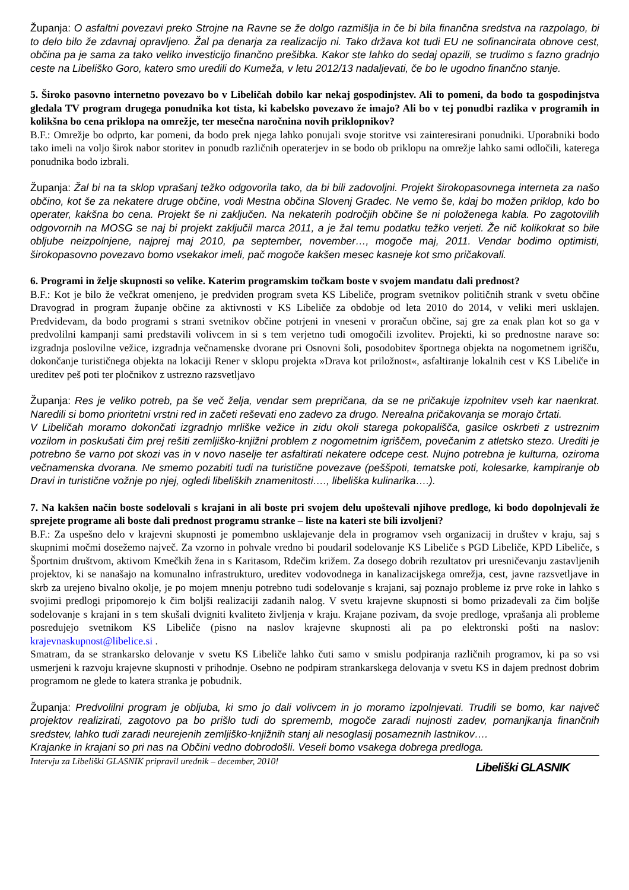Županja: O asfaltni povezavi preko Strojne na Ravne se že dolgo razmišlja in če bi bila finančna sredstva na razpolago, bi to delo bilo že zdavnaj opravljeno. Žal pa denarja za realizacijo ni. Tako država kot tudi EU ne sofinancirata obnove cest, občina pa je sama za tako veliko investicijo finančno prešibka. Kakor ste lahko do sedaj opazili, se trudimo s fazno gradnjo ceste na Libeliško Goro, katero smo uredili do Kumeža, v letu 2012/13 nadaljevati, če bo le ugodno finančno stanje.
5. Široko pasovno internetno povezavo bo v Libeličah dobilo kar nekaj gospodinjstev. Ali to pomeni, da bodo ta gospodinjstva gledala TV program drugega ponudnika kot tista, ki kabelsko povezavo že imajo? Ali bo v tej ponudbi razlika v programih in kolikšna bo cena priklopa na omrežje, ter mesečna naročnina novih priklopnikov?
B.F.: Omrežje bo odprto, kar pomeni, da bodo prek njega lahko ponujali svoje storitve vsi zainteresirani ponudniki. Uporabniki bodo tako imeli na voljo širok nabor storitev in ponudb različnih operaterjev in se bodo ob priklopu na omrežje lahko sami odločili, katerega ponudnika bodo izbrali.
Županja: Žal bi na ta sklop vprašanj težko odgovorila tako, da bi bili zadovoljni. Projekt širokopasovnega interneta za našo občino, kot še za nekatere druge občine, vodi Mestna občina Slovenj Gradec. Ne vemo še, kdaj bo možen priklop, kdo bo operater, kakšna bo cena. Projekt še ni zaključen. Na nekaterih področjih občine še ni položenega kabla. Po zagotovilih odgovornih na MOSG se naj bi projekt zaključil marca 2011, a je žal temu podatku težko verjeti. Že nič kolikokrat so bile obljube neizpolnjene, najprej maj 2010, pa september, november…, mogoče maj, 2011. Vendar bodimo optimisti, širokopasovno povezavo bomo vsekakor imeli, pač mogoče kakšen mesec kasneje kot smo pričakovali.
6. Programi in želje skupnosti so velike. Katerim programskim točkam boste v svojem mandatu dali prednost?
B.F.: Kot je bilo že večkrat omenjeno, je predviden program sveta KS Libeliče, program svetnikov političnih strank v svetu občine Dravograd in program županje občine za aktivnosti v KS Libeliče za obdobje od leta 2010 do 2014, v veliki meri usklajen. Predvidevam, da bodo programi s strani svetnikov občine potrjeni in vneseni v proračun občine, saj gre za enak plan kot so ga v predvolilni kampanji sami predstavili volivcem in si s tem verjetno tudi omogočili izvolitev. Projekti, ki so prednostne narave so: izgradnja poslovilne vežice, izgradnja večnamenske dvorane pri Osnovni šoli, posodobitev športnega objekta na nogometnem igrišču, dokončanje turističnega objekta na lokaciji Rener v sklopu projekta »Drava kot priložnost«, asfaltiranje lokalnih cest v KS Libeliče in ureditev peš poti ter pločnikov z ustrezno razsvetljavo
Županja: Res je veliko potreb, pa še več želja, vendar sem prepričana, da se ne pričakuje izpolnitev vseh kar naenkrat. Naredili si bomo prioritetni vrstni red in začeti reševati eno zadevo za drugo. Nerealna pričakovanja se morajo črtati.
V Libeličah moramo dokončati izgradnjo mrliške vežice in zidu okoli starega pokopališča, gasilce oskrbeti z ustreznim vozilom in poskušati čim prej rešiti zemljiško-knjižni problem z nogometnim igriščem, povečanim z atletsko stezo. Urediti je potrebno še varno pot skozi vas in v novo naselje ter asfaltirati nekatere odcepe cest. Nujno potrebna je kulturna, oziroma večnamenska dvorana. Ne smemo pozabiti tudi na turistične povezave (peššpoti, tematske poti, kolesarke, kampiranje ob Dravi in turistične vožnje po njej, ogledi libeliških znamenitosti…., libeliška kulinarika….).
7. Na kakšen način boste sodelovali s krajani in ali boste pri svojem delu upoštevali njihove predloge, ki bodo dopolnjevali že sprejete programe ali boste dali prednost programu stranke – liste na kateri ste bili izvoljeni?
B.F.: Za uspešno delo v krajevni skupnosti je pomembno usklajevanje dela in programov vseh organizacij in društev v kraju, saj s skupnimi močmi dosežemo največ. Za vzorno in pohvale vredno bi poudaril sodelovanje KS Libeliče s PGD Libeliče, KPD Libeliče, s Športnim društvom, aktivom Kmečkih žena in s Karitasom, Rdečim križem. Za dosego dobrih rezultatov pri uresničevanju zastavljenih projektov, ki se nanašajo na komunalno infrastrukturo, ureditev vodovodnega in kanalizacijskega omrežja, cest, javne razsvetljave in skrb za urejeno bivalno okolje, je po mojem mnenju potrebno tudi sodelovanje s krajani, saj poznajo probleme iz prve roke in lahko s svojimi predlogi pripomorejo k čim boljši realizaciji zadanih nalog. V svetu krajevne skupnosti si bomo prizadevali za čim boljše sodelovanje s krajani in s tem skušali dvigniti kvaliteto življenja v kraju. Krajane pozivam, da svoje predloge, vprašanja ali probleme posredujejo svetnikom KS Libeliče (pisno na naslov krajevne skupnosti ali pa po elektronski pošti na naslov: krajevnaskupnost@libelice.si .
Smatram, da se strankarsko delovanje v svetu KS Libeliče lahko čuti samo v smislu podpiranja različnih programov, ki pa so vsi usmerjeni k razvoju krajevne skupnosti v prihodnje. Osebno ne podpiram strankarskega delovanja v svetu KS in dajem prednost dobrim programom ne glede to katera stranka je pobudnik.
Županja: Predvolilni program je obljuba, ki smo jo dali volivcem in jo moramo izpolnjevati. Trudili se bomo, kar največ projektov realizirati, zagotovo pa bo prišlo tudi do sprememb, mogoče zaradi nujnosti zadev, pomanjkanja finančnih sredstev, lahko tudi zaradi neurejenih zemljiško-knjižnih stanj ali nesoglasij posameznih lastnikov….
Krajanke in krajani so pri nas na Občini vedno dobrodošli. Veseli bomo vsakega dobrega predloga.
Intervju za Libeliški GLASNIK pripravil urednik – december, 2010! Libeliški GLASNIK